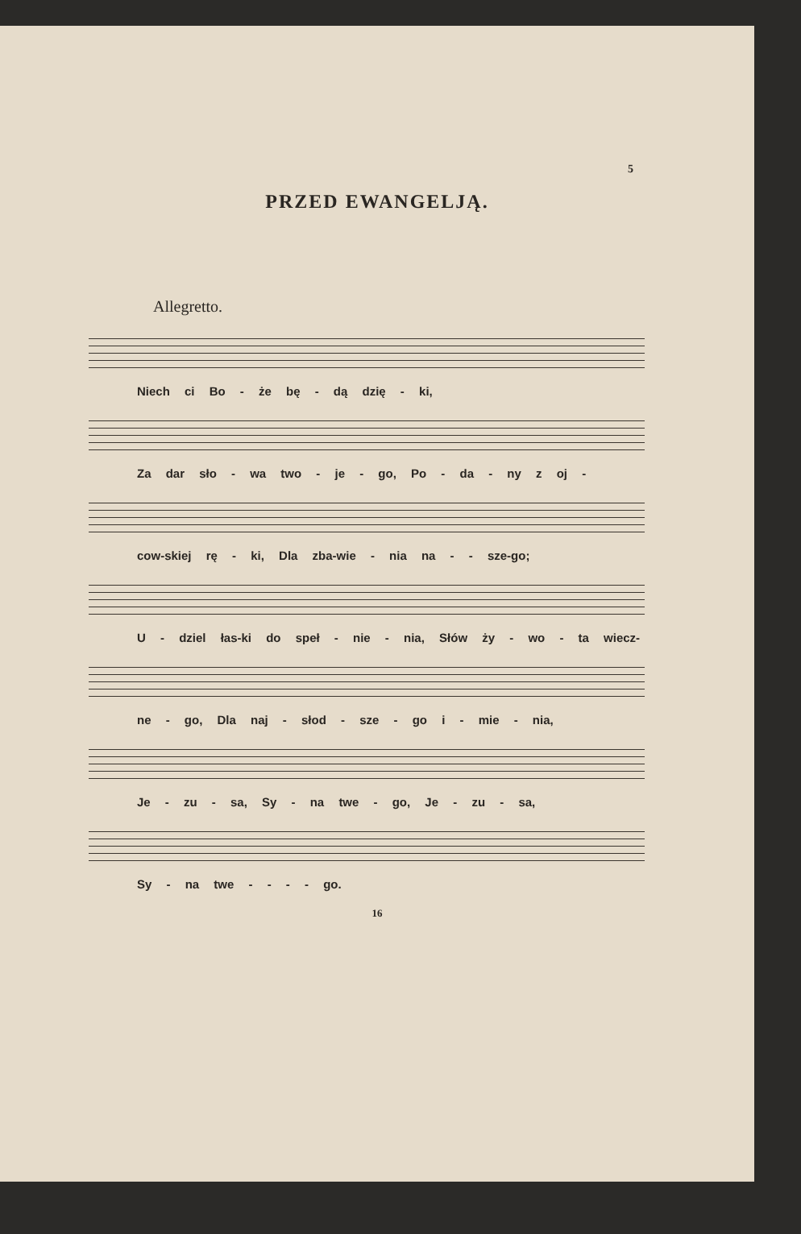5
PRZED EWANGELJĄ.
Allegretto.
Niech ci Bo - że bę - dą dzię - ki,
Za dar sło - wa two - je - go, Po - da - ny z oj -
cow-skiej rę - ki, Dla zba-wie - nia na - - sze-go;
U - dziel łas-ki do speł - nie - nia, Słów ży - wo - ta wiecz-
ne - go, Dla naj - słod - sze - go i - mie - nia,
Je - zu - sa, Sy - na twe - go, Je - zu - sa,
Sy - na twe - - - - go.
16